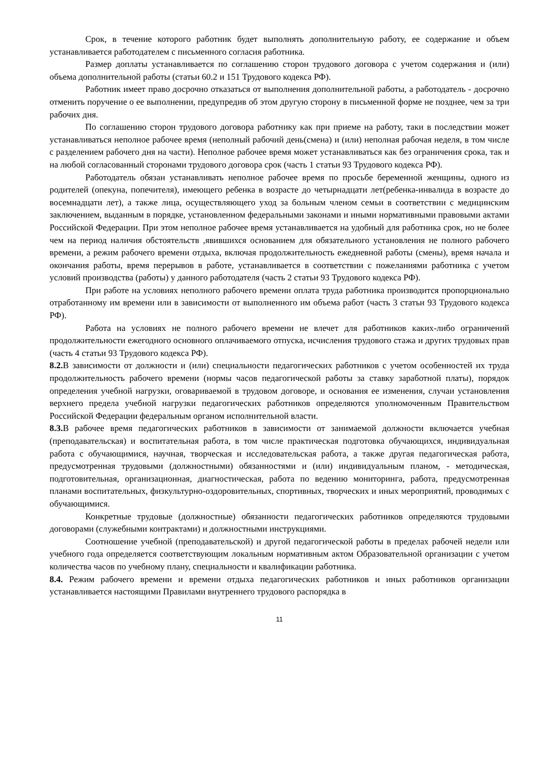Срок, в течение которого работник будет выполнять дополнительную работу, ее содержание и объем устанавливается работодателем с письменного согласия работника.
Размер доплаты устанавливается по соглашению сторон трудового договора с учетом содержания и (или) объема дополнительной работы (статьи 60.2 и 151 Трудового кодекса РФ).
Работник имеет право досрочно отказаться от выполнения дополнительной работы, а работодатель - досрочно отменить поручение о ее выполнении, предупредив об этом другую сторону в письменной форме не позднее, чем за три рабочих дня.
По соглашению сторон трудового договора работнику как при приеме на работу, таки в последствии может устанавливаться неполное рабочее время (неполный рабочий день(смена) и (или) неполная рабочая неделя, в том числе с разделением рабочего дня на части). Неполное рабочее время может устанавливаться как без ограничения срока, так и на любой согласованный сторонами трудового договора срок (часть 1 статьи 93 Трудового кодекса РФ).
Работодатель обязан устанавливать неполное рабочее время по просьбе беременной женщины, одного из родителей (опекуна, попечителя), имеющего ребенка в возрасте до четырнадцати лет(ребенка-инвалида в возрасте до восемнадцати лет), а также лица, осуществляющего уход за больным членом семьи в соответствии с медицинским заключением, выданным в порядке, установленном федеральными законами и иными нормативными правовыми актами Российской Федерации. При этом неполное рабочее время устанавливается на удобный для работника срок, но не более чем на период наличия обстоятельств ,явившихся основанием для обязательного установления не полного рабочего времени, а режим рабочего времени отдыха, включая продолжительность ежедневной работы (смены), время начала и окончания работы, время перерывов в работе, устанавливается в соответствии с пожеланиями работника с учетом условий производства (работы) у данного работодателя (часть 2 статьи 93 Трудового кодекса РФ).
При работе на условиях неполного рабочего времени оплата труда работника производится пропорционально отработанному им времени или в зависимости от выполненного им объема работ (часть 3 статьи 93 Трудового кодекса РФ).
Работа на условиях не полного рабочего времени не влечет для работников каких-либо ограничений продолжительности ежегодного основного оплачиваемого отпуска, исчисления трудового стажа и других трудовых прав (часть 4 статьи 93 Трудового кодекса РФ).
8.2. В зависимости от должности и (или) специальности педагогических работников с учетом особенностей их труда продолжительность рабочего времени (нормы часов педагогической работы за ставку заработной платы), порядок определения учебной нагрузки, оговариваемой в трудовом договоре, и основания ее изменения, случаи установления верхнего предела учебной нагрузки педагогических работников определяются уполномоченным Правительством Российской Федерации федеральным органом исполнительной власти.
8.3. В рабочее время педагогических работников в зависимости от занимаемой должности включается учебная (преподавательская) и воспитательная работа, в том числе практическая подготовка обучающихся, индивидуальная работа с обучающимися, научная, творческая и исследовательская работа, а также другая педагогическая работа, предусмотренная трудовыми (должностными) обязанностями и (или) индивидуальным планом, - методическая, подготовительная, организационная, диагностическая, работа по ведению мониторинга, работа, предусмотренная планами воспитательных, физкультурно-оздоровительных, спортивных, творческих и иных мероприятий, проводимых с обучающимися.
Конкретные трудовые (должностные) обязанности педагогических работников определяются трудовыми договорами (служебными контрактами) и должностными инструкциями.
Соотношение учебной (преподавательской) и другой педагогической работы в пределах рабочей недели или учебного года определяется соответствующим локальным нормативным актом Образовательной организации с учетом количества часов по учебному плану, специальности и квалификации работника.
8.4. Режим рабочего времени и времени отдыха педагогических работников и иных работников организации устанавливается настоящими Правилами внутреннего трудового распорядка в
11